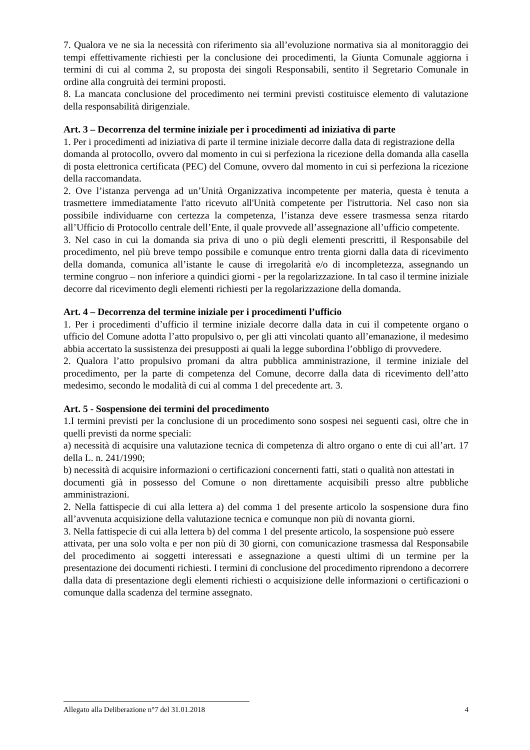7. Qualora ve ne sia la necessità con riferimento sia all’evoluzione normativa sia al monitoraggio dei tempi effettivamente richiesti per la conclusione dei procedimenti, la Giunta Comunale aggiorna i termini di cui al comma 2, su proposta dei singoli Responsabili, sentito il Segretario Comunale in ordine alla congruità dei termini proposti.
8. La mancata conclusione del procedimento nei termini previsti costituisce elemento di valutazione della responsabilità dirigenziale.
Art. 3 – Decorrenza del termine iniziale per i procedimenti ad iniziativa di parte
1. Per i procedimenti ad iniziativa di parte il termine iniziale decorre dalla data di registrazione della
domanda al protocollo, ovvero dal momento in cui si perfeziona la ricezione della domanda alla casella di posta elettronica certificata (PEC) del Comune, ovvero dal momento in cui si perfeziona la ricezione della raccomandata.
2. Ove l’istanza pervenga ad un’Unità Organizzativa incompetente per materia, questa è tenuta a trasmettere immediatamente l'atto ricevuto all'Unità competente per l'istruttoria. Nel caso non sia possibile individuarne con certezza la competenza, l’istanza deve essere trasmessa senza ritardo all’Ufficio di Protocollo centrale dell’Ente, il quale provvede all’assegnazione all’ufficio competente.
3. Nel caso in cui la domanda sia priva di uno o più degli elementi prescritti, il Responsabile del procedimento, nel più breve tempo possibile e comunque entro trenta giorni dalla data di ricevimento della domanda, comunica all’istante le cause di irregolarità e/o di incompletezza, assegnando un termine congruo – non inferiore a quindici giorni - per la regolarizzazione. In tal caso il termine iniziale decorre dal ricevimento degli elementi richiesti per la regolarizzazione della domanda.
Art. 4 – Decorrenza del termine iniziale per i procedimenti l’ufficio
1. Per i procedimenti d’ufficio il termine iniziale decorre dalla data in cui il competente organo o ufficio del Comune adotta l’atto propulsivo o, per gli atti vincolati quanto all’emanazione, il medesimo abbia accertato la sussistenza dei presupposti ai quali la legge subordina l’obbligo di provvedere.
2. Qualora l’atto propulsivo promani da altra pubblica amministrazione, il termine iniziale del procedimento, per la parte di competenza del Comune, decorre dalla data di ricevimento dell’atto medesimo, secondo le modalità di cui al comma 1 del precedente art. 3.
Art. 5 - Sospensione dei termini del procedimento
1.I termini previsti per la conclusione di un procedimento sono sospesi nei seguenti casi, oltre che in quelli previsti da norme speciali:
a) necessità di acquisire una valutazione tecnica di competenza di altro organo o ente di cui all’art. 17 della L. n. 241/1990;
b) necessità di acquisire informazioni o certificazioni concernenti fatti, stati o qualità non attestati in
documenti già in possesso del Comune o non direttamente acquisibili presso altre pubbliche amministrazioni.
2. Nella fattispecie di cui alla lettera a) del comma 1 del presente articolo la sospensione dura fino all’avvenuta acquisizione della valutazione tecnica e comunque non più di novanta giorni.
3. Nella fattispecie di cui alla lettera b) del comma 1 del presente articolo, la sospensione può essere
attivata, per una solo volta e per non più di 30 giorni, con comunicazione trasmessa dal Responsabile del procedimento ai soggetti interessati e assegnazione a questi ultimi di un termine per la presentazione dei documenti richiesti. I termini di conclusione del procedimento riprendono a decorrere dalla data di presentazione degli elementi richiesti o acquisizione delle informazioni o certificazioni o comunque dalla scadenza del termine assegnato.
Allegato alla Deliberazione n°7 del 31.01.2018 4